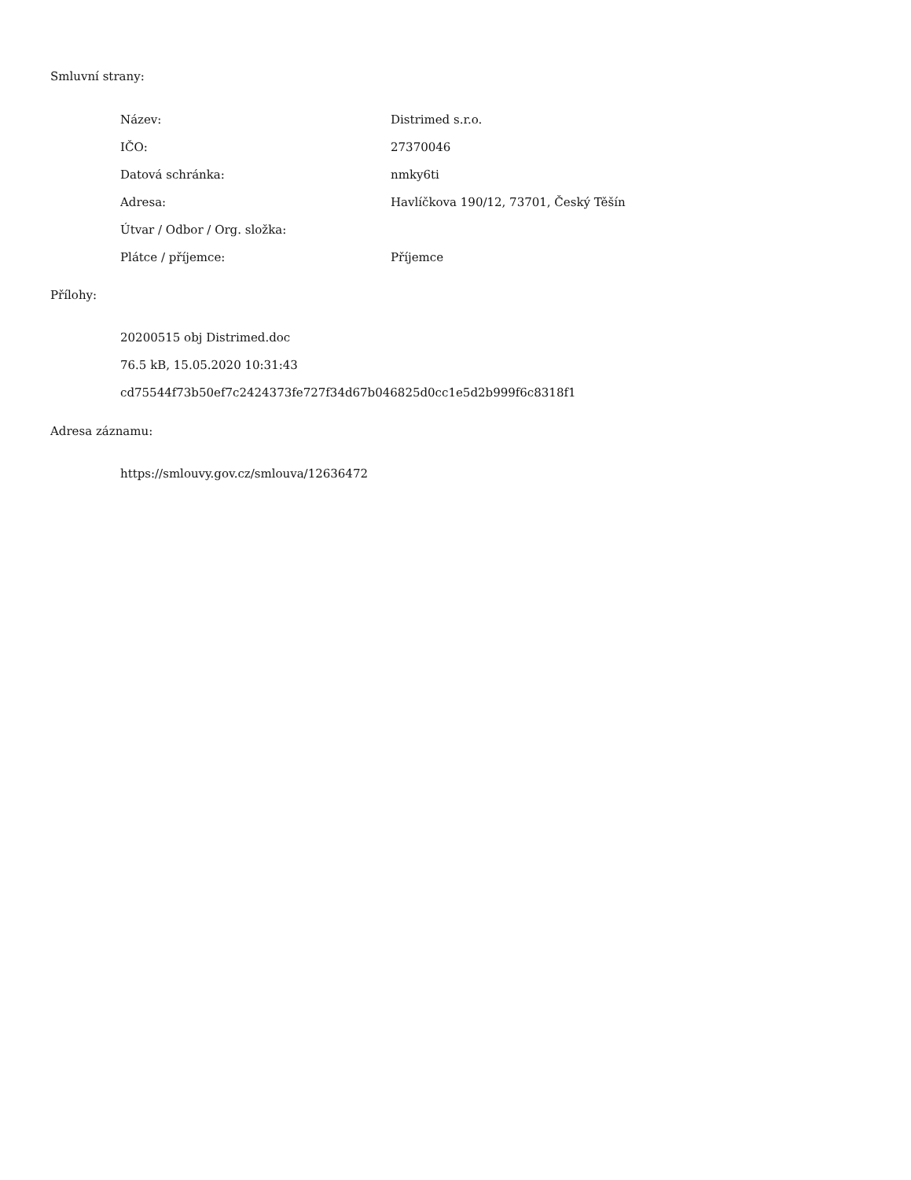Smluvní strany:
| Název: | Distrimed s.r.o. |
| IČO: | 27370046 |
| Datová schránka: | nmky6ti |
| Adresa: | Havlíčkova 190/12, 73701, Český Těšín |
| Útvar / Odbor / Org. složka: | |
| Plátce / příjemce: | Příjemce |
Přílohy:
20200515 obj Distrimed.doc
76.5 kB, 15.05.2020 10:31:43
cd75544f73b50ef7c2424373fe727f34d67b046825d0cc1e5d2b999f6c8318f1
Adresa záznamu:
https://smlouvy.gov.cz/smlouva/12636472